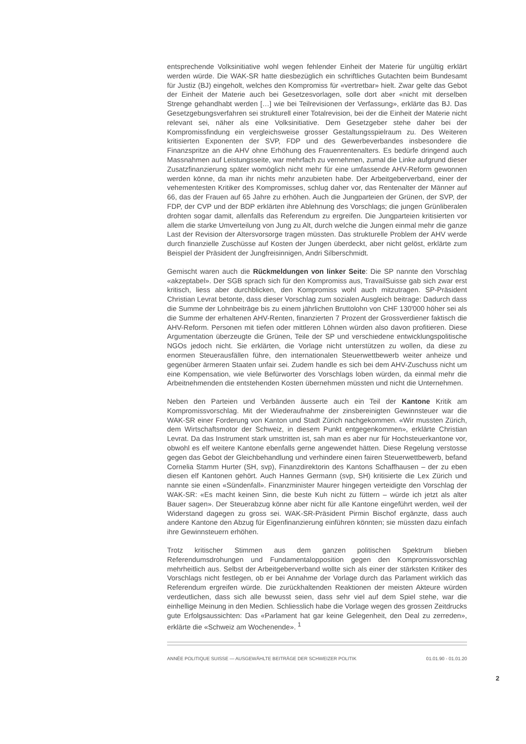entsprechende Volksinitiative wohl wegen fehlender Einheit der Materie für ungültig erklärt werden würde. Die WAK-SR hatte diesbezüglich ein schriftliches Gutachten beim Bundesamt für Justiz (BJ) eingeholt, welches den Kompromiss für «vertretbar» hielt. Zwar gelte das Gebot der Einheit der Materie auch bei Gesetzesvorlagen, solle dort aber «nicht mit derselben Strenge gehandhabt werden […] wie bei Teilrevisionen der Verfassung», erklärte das BJ. Das Gesetzgebungsverfahren sei strukturell einer Totalrevision, bei der die Einheit der Materie nicht relevant sei, näher als eine Volksinitiative. Dem Gesetzgeber stehe daher bei der Kompromissfindung ein vergleichsweise grosser Gestaltungsspielraum zu. Des Weiteren kritisierten Exponenten der SVP, FDP und des Gewerbeverbandes insbesondere die Finanzspritze an die AHV ohne Erhöhung des Frauenrentenalters. Es bedürfe dringend auch Massnahmen auf Leistungsseite, war mehrfach zu vernehmen, zumal die Linke aufgrund dieser Zusatzfinanzierung später womöglich nicht mehr für eine umfassende AHV-Reform gewonnen werden könne, da man ihr nichts mehr anzubieten habe. Der Arbeitgeberverband, einer der vehementesten Kritiker des Kompromisses, schlug daher vor, das Rentenalter der Männer auf 66, das der Frauen auf 65 Jahre zu erhöhen. Auch die Jungparteien der Grünen, der SVP, der FDP, der CVP und der BDP erklärten ihre Ablehnung des Vorschlags; die jungen Grünliberalen drohten sogar damit, allenfalls das Referendum zu ergreifen. Die Jungparteien kritisierten vor allem die starke Umverteilung von Jung zu Alt, durch welche die Jungen einmal mehr die ganze Last der Revision der Altersvorsorge tragen müssten. Das strukturelle Problem der AHV werde durch finanzielle Zuschüsse auf Kosten der Jungen überdeckt, aber nicht gelöst, erklärte zum Beispiel der Präsident der Jungfreisinnigen, Andri Silberschmidt.
Gemischt waren auch die Rückmeldungen von linker Seite: Die SP nannte den Vorschlag «akzeptabel». Der SGB sprach sich für den Kompromiss aus, TravailSuisse gab sich zwar erst kritisch, liess aber durchblicken, den Kompromiss wohl auch mitzutragen. SP-Präsident Christian Levrat betonte, dass dieser Vorschlag zum sozialen Ausgleich beitrage: Dadurch dass die Summe der Lohnbeiträge bis zu einem jährlichen Bruttolohn von CHF 130'000 höher sei als die Summe der erhaltenen AHV-Renten, finanzierten 7 Prozent der Grossverdiener faktisch die AHV-Reform. Personen mit tiefen oder mittleren Löhnen würden also davon profitieren. Diese Argumentation überzeugte die Grünen, Teile der SP und verschiedene entwicklungspolitische NGOs jedoch nicht. Sie erklärten, die Vorlage nicht unterstützen zu wollen, da diese zu enormen Steuerausfällen führe, den internationalen Steuerwettbewerb weiter anheize und gegenüber ärmeren Staaten unfair sei. Zudem handle es sich bei dem AHV-Zuschuss nicht um eine Kompensation, wie viele Befürworter des Vorschlags loben würden, da einmal mehr die Arbeitnehmenden die entstehenden Kosten übernehmen müssten und nicht die Unternehmen.
Neben den Parteien und Verbänden äusserte auch ein Teil der Kantone Kritik am Kompromissvorschlag. Mit der Wiederaufnahme der zinsbereinigten Gewinnsteuer war die WAK-SR einer Forderung von Kanton und Stadt Zürich nachgekommen. «Wir mussten Zürich, dem Wirtschaftsmotor der Schweiz, in diesem Punkt entgegenkommen», erklärte Christian Levrat. Da das Instrument stark umstritten ist, sah man es aber nur für Hochsteuerkantone vor, obwohl es elf weitere Kantone ebenfalls gerne angewendet hätten. Diese Regelung verstosse gegen das Gebot der Gleichbehandlung und verhindere einen fairen Steuerwettbewerb, befand Cornelia Stamm Hurter (SH, svp), Finanzdirektorin des Kantons Schaffhausen – der zu eben diesen elf Kantonen gehört. Auch Hannes Germann (svp, SH) kritisierte die Lex Zürich und nannte sie einen «Sündenfall». Finanzminister Maurer hingegen verteidigte den Vorschlag der WAK-SR: «Es macht keinen Sinn, die beste Kuh nicht zu füttern – würde ich jetzt als alter Bauer sagen». Der Steuerabzug könne aber nicht für alle Kantone eingeführt werden, weil der Widerstand dagegen zu gross sei. WAK-SR-Präsident Pirmin Bischof ergänzte, dass auch andere Kantone den Abzug für Eigenfinanzierung einführen könnten; sie müssten dazu einfach ihre Gewinnsteuern erhöhen.
Trotz kritischer Stimmen aus dem ganzen politischen Spektrum blieben Referendumsdrohungen und Fundamentalopposition gegen den Kompromissvorschlag mehrheitlich aus. Selbst der Arbeitgeberverband wollte sich als einer der stärksten Kritiker des Vorschlags nicht festlegen, ob er bei Annahme der Vorlage durch das Parlament wirklich das Referendum ergreifen würde. Die zurückhaltenden Reaktionen der meisten Akteure würden verdeutlichen, dass sich alle bewusst seien, dass sehr viel auf dem Spiel stehe, war die einhellige Meinung in den Medien. Schliesslich habe die Vorlage wegen des grossen Zeitdrucks gute Erfolgsaussichten: Das «Parlament hat gar keine Gelegenheit, den Deal zu zerreden», erklärte die «Schweiz am Wochenende». <sup>1</sup>
ANNÉE POLITIQUE SUISSE — AUSGEWÄHLTE BEITRÄGE DER SCHWEIZER POLITIK 01.01.90 - 01.01.20
2